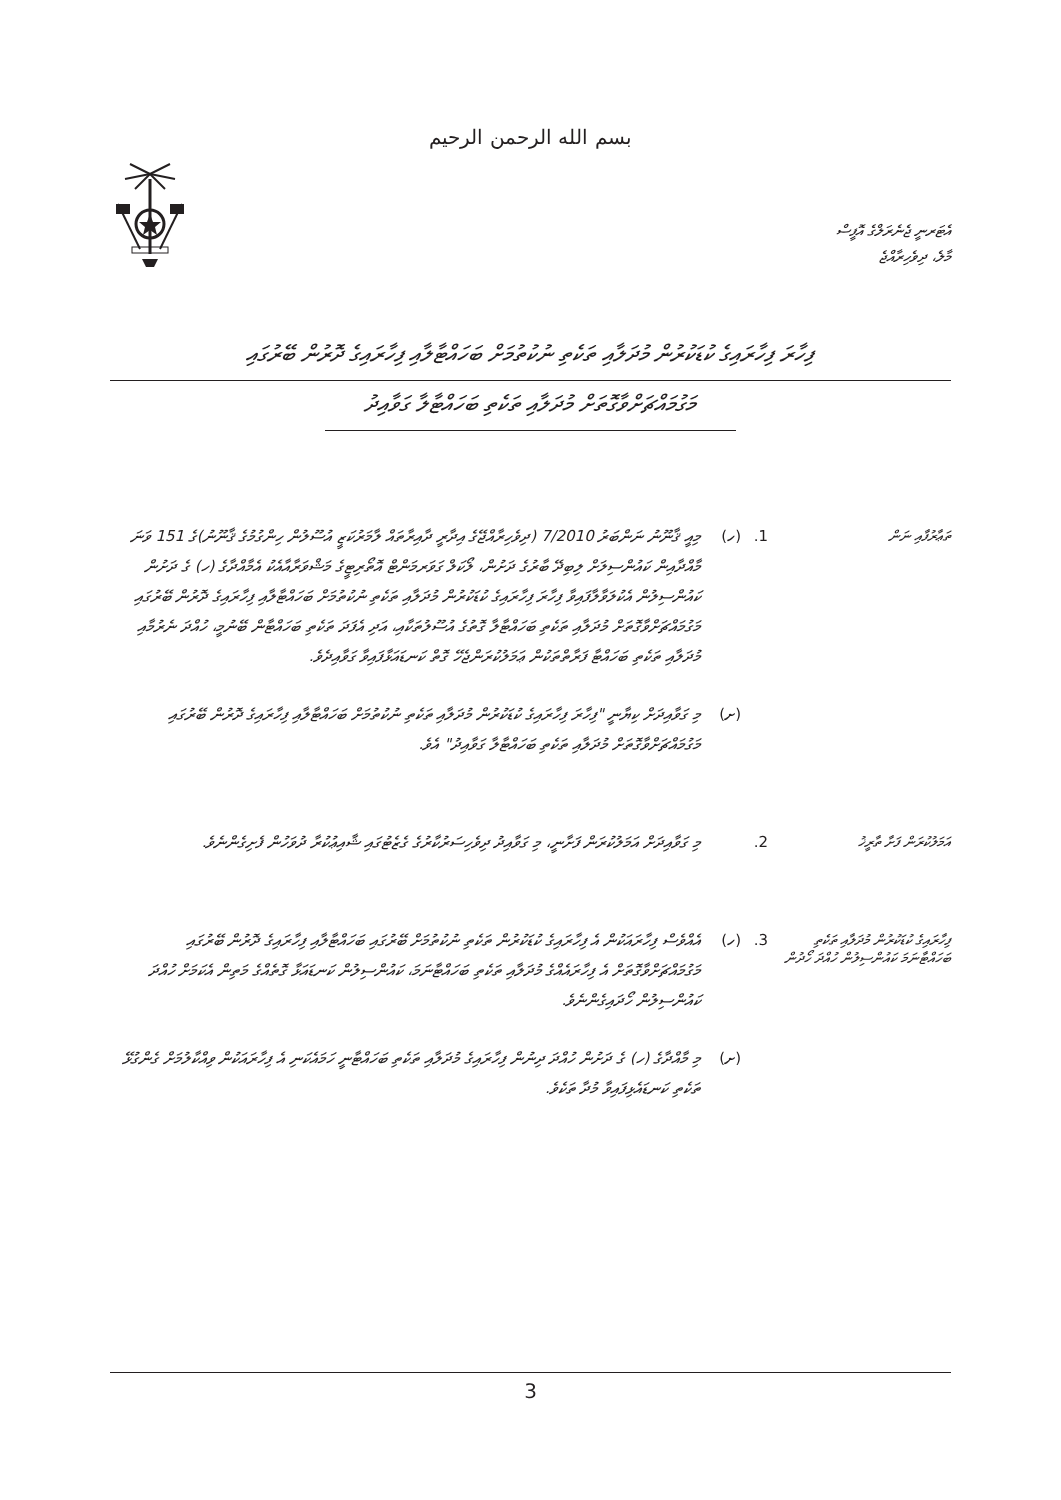بسم الله الرحمن الرحيم
އެޓަރނީ ޖެނެރަލްގެ އޮފީސް
މާލެ، ދިވެހިރާއްޖެ
ފިހާރަ ފިހާރައިގެ ކުޑަކުރުން މުދަލާއި ތަކެތި ނުކުތުމަށް ބަހައްޓާލާއި ފިހާރައިގެ ދޮރުން ބޭރުގައި
މަގުމައްޗަށްވާގޮތަށް މުދަލާއި ތަކެތި ބަހައްޓާލާ ގަވާއިދު
ތަޢާރުފާއި ނަން
1. (ހ) މިއީ ޤާނޫނު ނަންބަރު 7/2010 (ދިވެހިރާއްޖޭގެ އިދާރީ ދާއިރާތައް ލާމަރުކަޒީ އުސޫލުން ހިންގުމުގެ ޤާނޫނު)ގެ 151 ވަނަ މާއްދާއިން ކައުންސިލަށް ލިބިދޭ ބާރުގެ ދަށުން، ލޯކަލް ގަވަރމަންޓް އޮތޯރިޓީގެ މަޝްވަރާއާއެކު އެމާއްދާގެ (ހ) ގެ ދަށުން ކައުންސިލުން އެކުލަވާލާފައިވާ ފިހާރަ ފިހާރައިގެ ކުޑަކުރުން މުދަލާއި ތަކެތި ނުކުތުމަށް ބަހައްޓާލާއި ފިހާރައިގެ ދޮރުން ބޭރުގައި މަގުމައްޗަށްވާގޮތަށް މުދަލާއި ތަކެތި ބަހައްޓާލާ ގޮތުގެ އުސޫލުތަކާއި، އަދި އެފަދަ ތަކެތި ބަހައްޓާން ބޭނުމީ، ހުއްދަ ނެރުމާއި މުދަލާއި ތަކެތި ބަހައްޓާ ފަރާތްތަކުން ޢަމަލުކުރަންޖެހޭ ގޮތް ކަނޑައަޅާފައިވާ ގަވާއިދެވެ.
(ށ) މި ގަވާއިދަށް ކިޔާނީ "ފިހާރަ ފިހާރައިގެ ކުޑަކުރުން މުދަލާއި ތަކެތި ނުކުތުމަށް ބަހައްޓާލާއި ފިހާރައިގެ ދޮރުން ބޭރުގައި މަގުމައްޗަށްވާގޮތަށް މުދަލާއި ތަކެތި ބަހައްޓާލާ ގަވާއިދު" އެވެ.
އަމަލުކުރަން ފަށާ ތާރީޚު
2. މި ގަވާއިދަށް އަމަލުކުރަން ފަށާނީ، މި ގަވާއިދު ދިވެހިސަރުކާރުގެ ގެޒެޓުގައި ޝާއިޢުކުރާ ދުވަހުން ފެށިގެންނެވެ.
ފިހާރައިގެ ކުޑަކުރުން މުދަލާއި ތަކެތި ބަހައްޓާނަމަ ކައުންސިލުން ހުއްދަ ހޯދުން
3. (ހ) އެއްވެސް ފިހާރައަކުން އެ ފިހާރައިގެ ކުޑަކުރުން ތަކެތި ނުކުތުމަށް ބޭރުގައި ބަހައްޓާލާއި ފިހާރައިގެ ދޮރުން ބޭރުގައި މަގުމައްޗަށްވާގޮތަށް އެ ފިހާރައެއްގެ މުދަލާއި ތަކެތި ބަހައްޓާނަމަ، ކައުންސިލުން ކަނޑައަޅާ ގޮތެއްގެ މަތިން އެކަމަށް ހުއްދަ ކައުންސިލުން ހޯދައިގެންނެވެ.
(ށ) މި މާއްދާގެ (ހ) ގެ ދަށުން ހުއްދަ ދިނުން ފިހާރައިގެ މުދަލާއި ތަކެތި ބަހައްޓާނީ ހަމައެކަނި އެ ފިހާރައަކުން ވިއްކާލުމަށް ގެންގުޅޭ ތަކެތި ކަނޑައެޅިފައިވާ މުދާ ތަކެވެ.
3